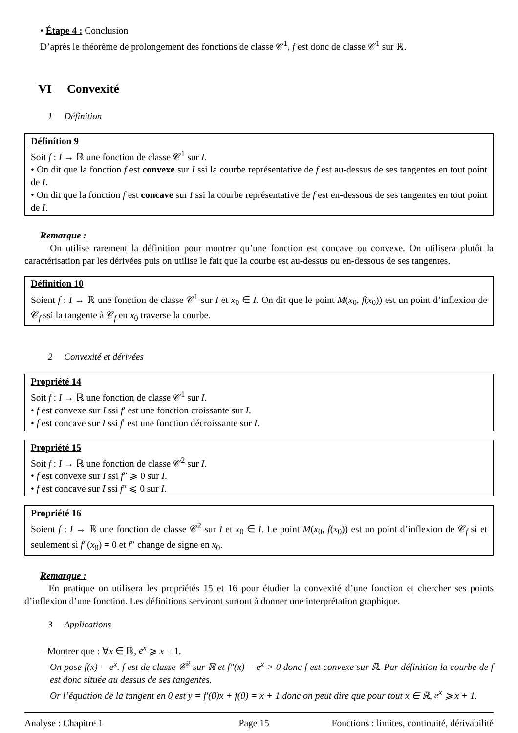• Étape 4 : Conclusion
D’après le théorème de prolongement des fonctions de classe 𝒞<sup>1</sup>, f est donc de classe 𝒞<sup>1</sup> sur ℝ.
VI Convexité
1 Définition
Définition 9
Soit f : I → ℝ une fonction de classe 𝒞<sup>1</sup> sur I.
• On dit que la fonction f est convexe sur I ssi la courbe représentative de f est au-dessus de ses tangentes en tout point de I.
• On dit que la fonction f est concave sur I ssi la courbe représentative de f est en-dessous de ses tangentes en tout point de I.
Remarque :
On utilise rarement la définition pour montrer qu’une fonction est concave ou convexe. On utilisera plutôt la caractérisation par les dérivées puis on utilise le fait que la courbe est au-dessus ou en-dessous de ses tangentes.
Définition 10
Soient f : I → ℝ une fonction de classe 𝒞<sup>1</sup> sur I et x<sub>0</sub> ∈ I. On dit que le point M(x<sub>0</sub>, f(x<sub>0</sub>)) est un point d’inflexion de 𝒞<sub>f</sub> ssi la tangente à 𝒞<sub>f</sub> en x<sub>0</sub> traverse la courbe.
2 Convexité et dérivées
Propriété 14
Soit f : I → ℝ une fonction de classe 𝒞<sup>1</sup> sur I.
• f est convexe sur I ssi f′ est une fonction croissante sur I.
• f est concave sur I ssi f′ est une fonction décroissante sur I.
Propriété 15
Soit f : I → ℝ une fonction de classe 𝒞<sup>2</sup> sur I.
• f est convexe sur I ssi f″ ⩾ 0 sur I.
• f est concave sur I ssi f″ ⩽ 0 sur I.
Propriété 16
Soient f : I → ℝ une fonction de classe 𝒞<sup>2</sup> sur I et x<sub>0</sub> ∈ I. Le point M(x<sub>0</sub>, f(x<sub>0</sub>)) est un point d’inflexion de 𝒞<sub>f</sub> si et seulement si f″(x<sub>0</sub>) = 0 et f″ change de signe en x<sub>0</sub>.
Remarque :
En pratique on utilisera les propriétés 15 et 16 pour étudier la convexité d’une fonction et chercher ses points d’inflexion d’une fonction. Les définitions serviront surtout à donner une interprétation graphique.
3 Applications
– Montrer que : ∀x ∈ ℝ, e<sup>x</sup> ⩾ x + 1.
On pose f(x) = e<sup>x</sup>. f est de classe 𝒞<sup>2</sup> sur ℝ et f″(x) = e<sup>x</sup> > 0 donc f est convexe sur ℝ. Par définition la courbe de f est donc située au dessus de ses tangentes.
Or l’équation de la tangent en 0 est y = f′(0)x + f(0) = x + 1 donc on peut dire que pour tout x ∈ ℝ, e<sup>x</sup> ⩾ x + 1.
Analyse : Chapitre 1 Page 15 Fonctions : limites, continuité, dérivabilité